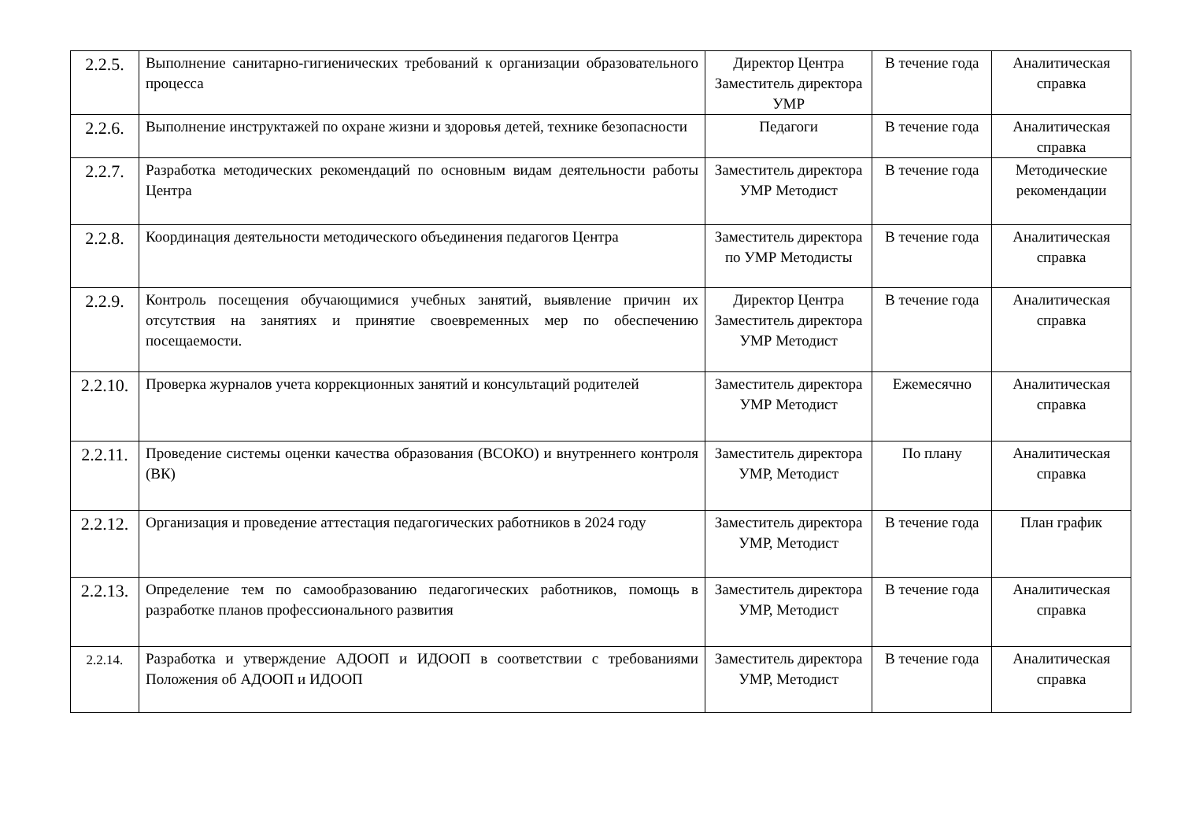| 2.2.5. | Выполнение санитарно-гигиенических требований к организации образовательного процесса | Директор Центра Заместитель директора УМР | В течение года | Аналитическая справка |
| 2.2.6. | Выполнение инструктажей по охране жизни и здоровья детей, технике безопасности | Педагоги | В течение года | Аналитическая справка |
| 2.2.7. | Разработка методических рекомендаций по основным видам деятельности работы Центра | Заместитель директора УМР Методист | В течение года | Методические рекомендации |
| 2.2.8. | Координация деятельности методического объединения педагогов Центра | Заместитель директора по УМР Методисты | В течение года | Аналитическая справка |
| 2.2.9. | Контроль посещения обучающимися учебных занятий, выявление причин их отсутствия на занятиях и принятие своевременных мер по обеспечению посещаемости. | Директор Центра Заместитель директора УМР Методист | В течение года | Аналитическая справка |
| 2.2.10. | Проверка журналов учета коррекционных занятий и консультаций родителей | Заместитель директора УМР Методист | Ежемесячно | Аналитическая справка |
| 2.2.11. | Проведение системы оценки качества образования (ВСОКО) и внутреннего контроля (ВК) | Заместитель директора УМР, Методист | По плану | Аналитическая справка |
| 2.2.12. | Организация и проведение аттестация педагогических работников в 2024 году | Заместитель директора УМР, Методист | В течение года | План график |
| 2.2.13. | Определение тем по самообразованию педагогических работников, помощь в разработке планов профессионального развития | Заместитель директора УМР, Методист | В течение года | Аналитическая справка |
| 2.2.14. | Разработка и утверждение АДООП и ИДООП в соответствии с требованиями Положения об АДООП и ИДООП | Заместитель директора УМР, Методист | В течение года | Аналитическая справка |